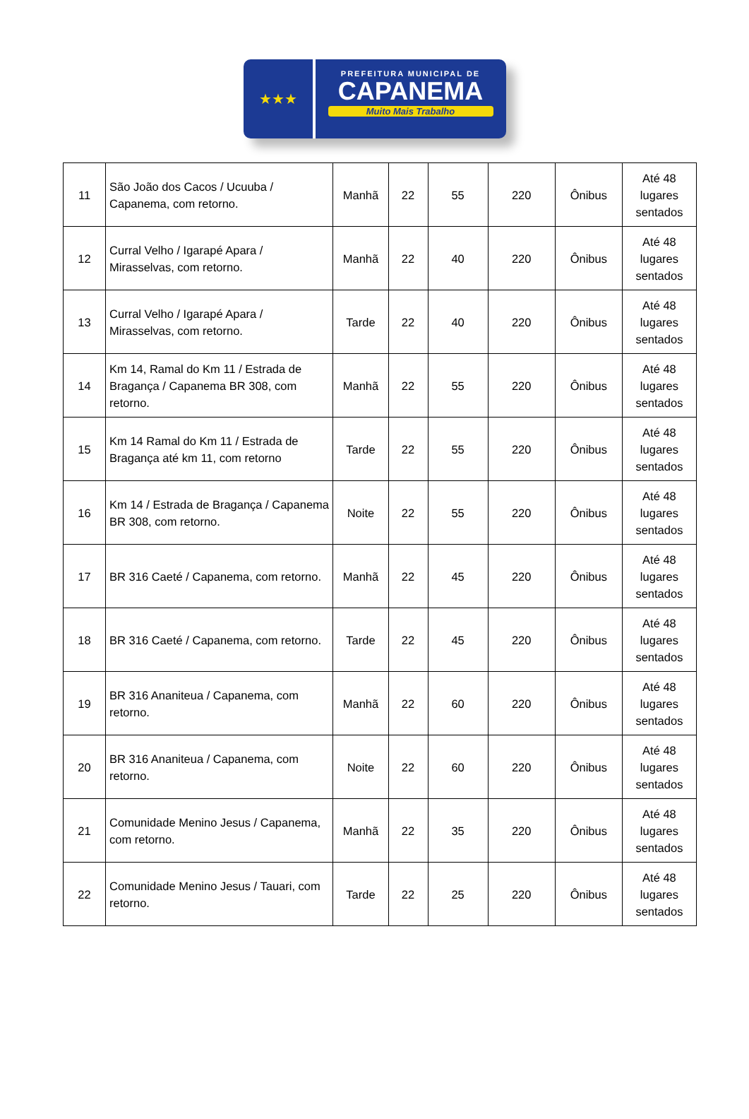★★★
PREFEITURA MUNICIPAL DE
CAPANEMA
Muito Mais Trabalho
| 11 | São João dos Cacos / Ucuuba / Capanema, com retorno. | Manhã | 22 | 55 | 220 | Ônibus | Até 48 lugares sentados |
| 12 | Curral Velho / Igarapé Apara / Mirasselvas, com retorno. | Manhã | 22 | 40 | 220 | Ônibus | Até 48 lugares sentados |
| 13 | Curral Velho / Igarapé Apara / Mirasselvas, com retorno. | Tarde | 22 | 40 | 220 | Ônibus | Até 48 lugares sentados |
| 14 | Km 14, Ramal do Km 11 / Estrada de Bragança / Capanema BR 308, com retorno. | Manhã | 22 | 55 | 220 | Ônibus | Até 48 lugares sentados |
| 15 | Km 14 Ramal do Km 11 / Estrada de Bragança até km 11, com retorno | Tarde | 22 | 55 | 220 | Ônibus | Até 48 lugares sentados |
| 16 | Km 14 / Estrada de Bragança / Capanema BR 308, com retorno. | Noite | 22 | 55 | 220 | Ônibus | Até 48 lugares sentados |
| 17 | BR 316 Caeté / Capanema, com retorno. | Manhã | 22 | 45 | 220 | Ônibus | Até 48 lugares sentados |
| 18 | BR 316 Caeté / Capanema, com retorno. | Tarde | 22 | 45 | 220 | Ônibus | Até 48 lugares sentados |
| 19 | BR 316 Ananiteua / Capanema, com retorno. | Manhã | 22 | 60 | 220 | Ônibus | Até 48 lugares sentados |
| 20 | BR 316 Ananiteua / Capanema, com retorno. | Noite | 22 | 60 | 220 | Ônibus | Até 48 lugares sentados |
| 21 | Comunidade Menino Jesus / Capanema, com retorno. | Manhã | 22 | 35 | 220 | Ônibus | Até 48 lugares sentados |
| 22 | Comunidade Menino Jesus / Tauari, com retorno. | Tarde | 22 | 25 | 220 | Ônibus | Até 48 lugares sentados |